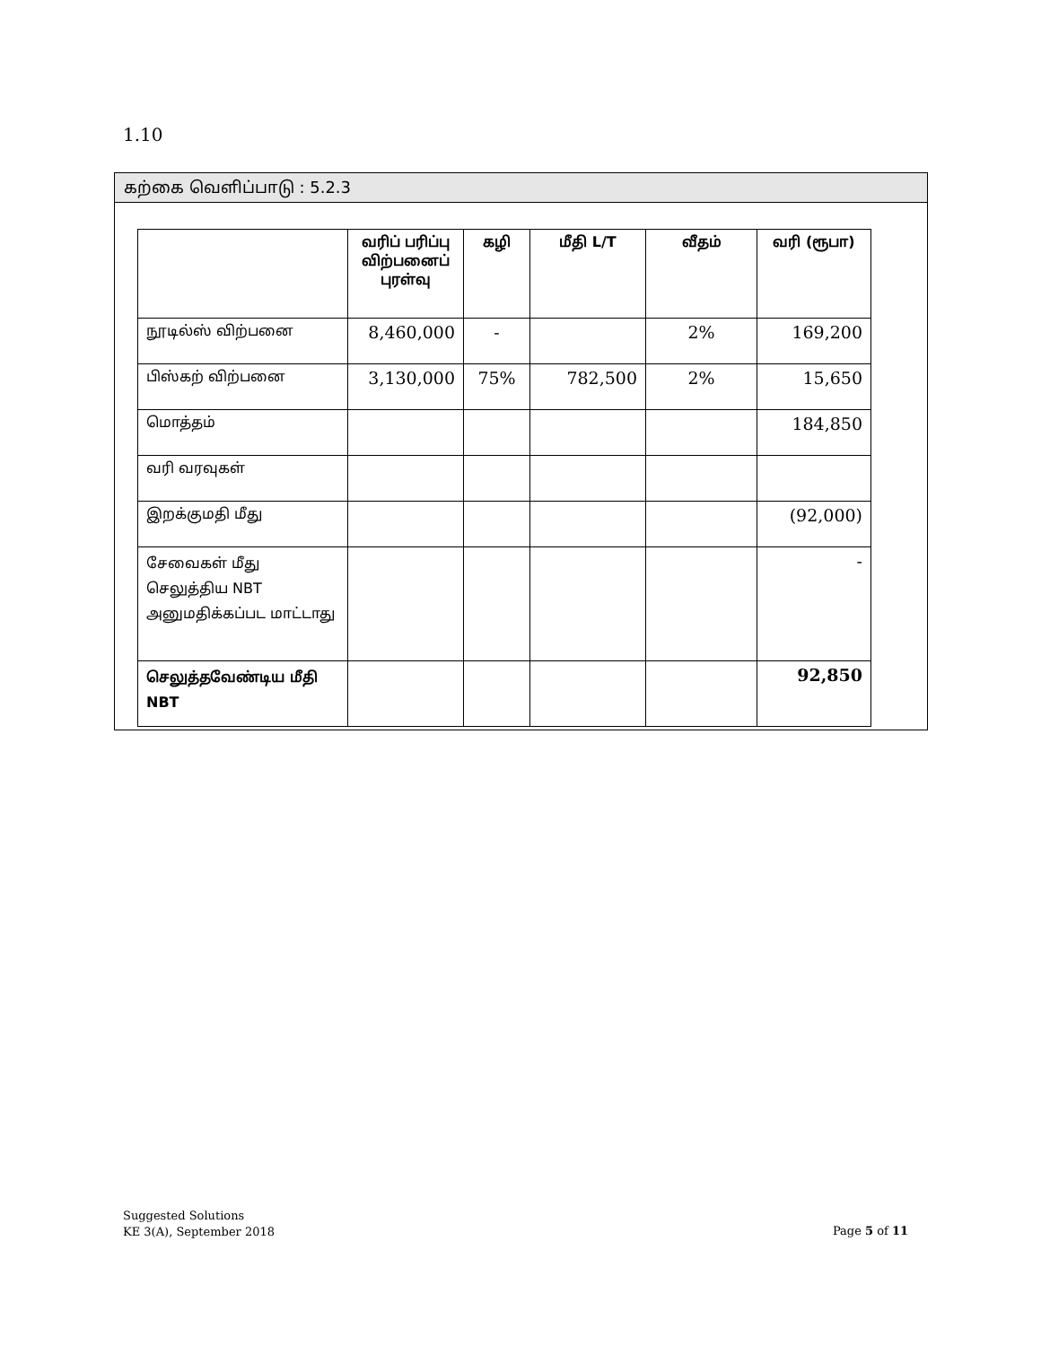1.10
கற்கை வெளிப்பாடு : 5.2.3
| | வரிப் பரிப்பு விற்பனைப் புரள்வு | கழி | மீதி L/T | வீதம் | வரி (ரூபா) |
| --- | --- | --- | --- | --- | --- |
| நூடில்ஸ் விற்பனை | 8,460,000 | - | | 2% | 169,200 |
| பிஸ்கற் விற்பனை | 3,130,000 | 75% | 782,500 | 2% | 15,650 |
| மொத்தம் | | | | | 184,850 |
| வரி வரவுகள் | | | | | |
| இறக்குமதி மீது | | | | | (92,000) |
| சேவைகள் மீது செலுத்திய NBT அனுமதிக்கப்பட மாட்டாது | | | | | - |
| செலுத்தவேண்டிய மீதி NBT | | | | | 92,850 |
Suggested Solutions
KE 3(A), September 2018
Page 5 of 11